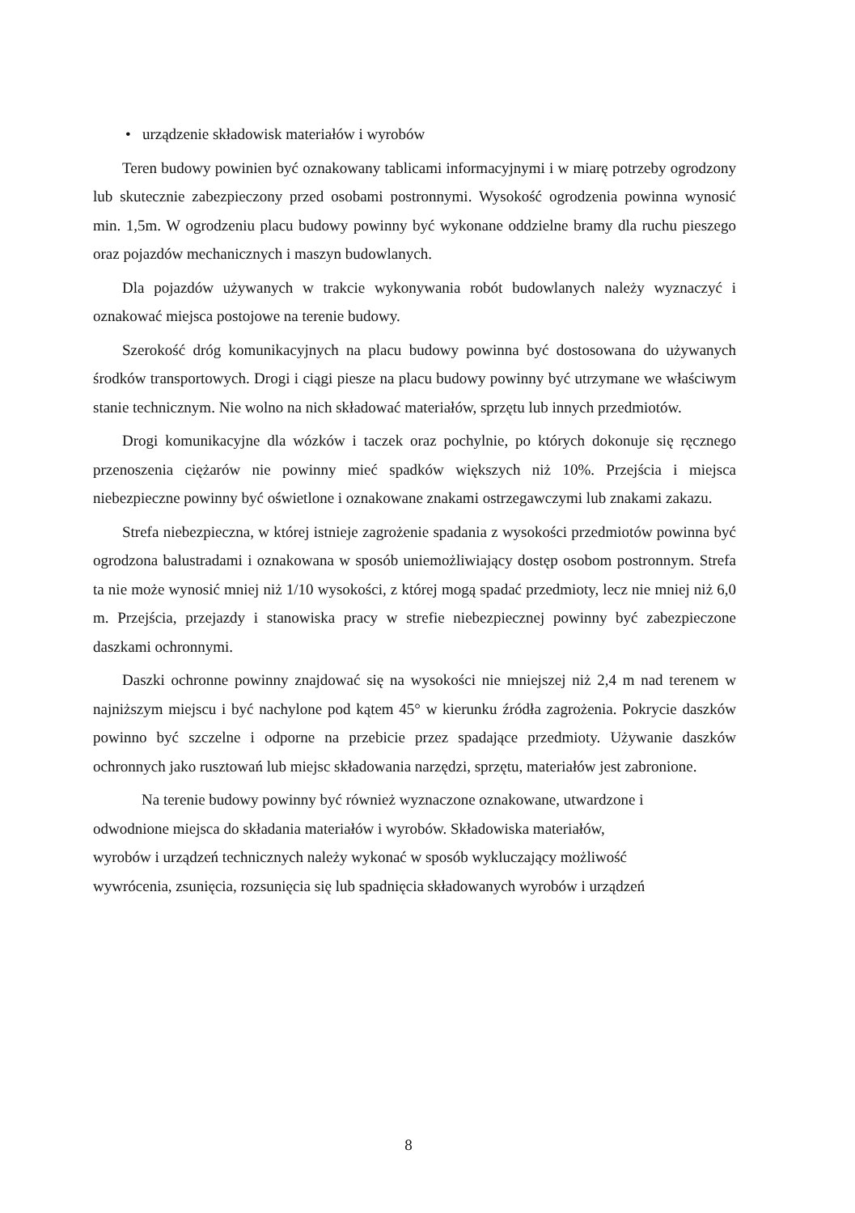• urządzenie składowisk materiałów i wyrobów
Teren budowy powinien być oznakowany tablicami informacyjnymi i w miarę potrzeby ogrodzony lub skutecznie zabezpieczony przed osobami postronnymi. Wysokość ogrodzenia powinna wynosić min. 1,5m. W ogrodzeniu placu budowy powinny być wykonane oddzielne bramy dla ruchu pieszego oraz pojazdów mechanicznych i maszyn budowlanych.
Dla pojazdów używanych w trakcie wykonywania robót budowlanych należy wyznaczyć i oznakować miejsca postojowe na terenie budowy.
Szerokość dróg komunikacyjnych na placu budowy powinna być dostosowana do używanych środków transportowych. Drogi i ciągi piesze na placu budowy powinny być utrzymane we właściwym stanie technicznym. Nie wolno na nich składować materiałów, sprzętu lub innych przedmiotów.
Drogi komunikacyjne dla wózków i taczek oraz pochylnie, po których dokonuje się ręcznego przenoszenia ciężarów nie powinny mieć spadków większych niż 10%. Przejścia i miejsca niebezpieczne powinny być oświetlone i oznakowane znakami ostrzegawczymi lub znakami zakazu.
Strefa niebezpieczna, w której istnieje zagrożenie spadania z wysokości przedmiotów powinna być ogrodzona balustradami i oznakowana w sposób uniemożliwiający dostęp osobom postronnym. Strefa ta nie może wynosić mniej niż 1/10 wysokości, z której mogą spadać przedmioty, lecz nie mniej niż 6,0 m. Przejścia, przejazdy i stanowiska pracy w strefie niebezpiecznej powinny być zabezpieczone daszkami ochronnymi.
Daszki ochronne powinny znajdować się na wysokości nie mniejszej niż 2,4 m nad terenem w najniższym miejscu i być nachylone pod kątem 45° w kierunku źródła zagrożenia. Pokrycie daszków powinno być szczelne i odporne na przebicie przez spadające przedmioty. Używanie daszków ochronnych jako rusztowań lub miejsc składowania narzędzi, sprzętu, materiałów jest zabronione.
Na terenie budowy powinny być również wyznaczone oznakowane, utwardzone i
odwodnione miejsca do składania materiałów i wyrobów. Składowiska materiałów,
wyrobów i urządzeń technicznych należy wykonać w sposób wykluczający możliwość
wywrócenia, zsunięcia, rozsunięcia się lub spadnięcia składowanych wyrobów i urządzeń
8